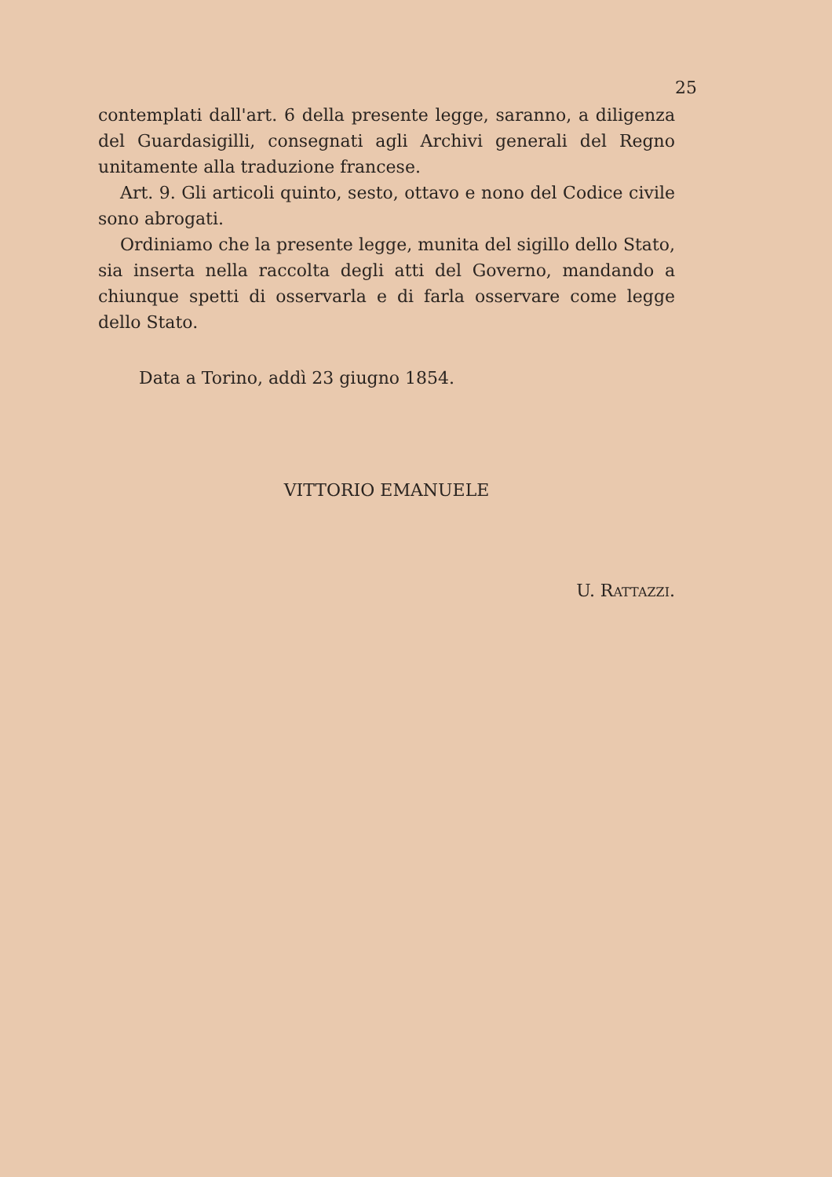25
contemplati dall'art. 6 della presente legge, saranno, a diligenza del Guardasigilli, consegnati agli Archivi generali del Regno unitamente alla traduzione francese.
Art. 9. Gli articoli quinto, sesto, ottavo e nono del Codice civile sono abrogati.
Ordiniamo che la presente legge, munita del sigillo dello Stato, sia inserta nella raccolta degli atti del Governo, mandando a chiunque spetti di osservarla e di farla osservare come legge dello Stato.
Data a Torino, addì 23 giugno 1854.
VITTORIO EMANUELE
U. RATTAZZI.